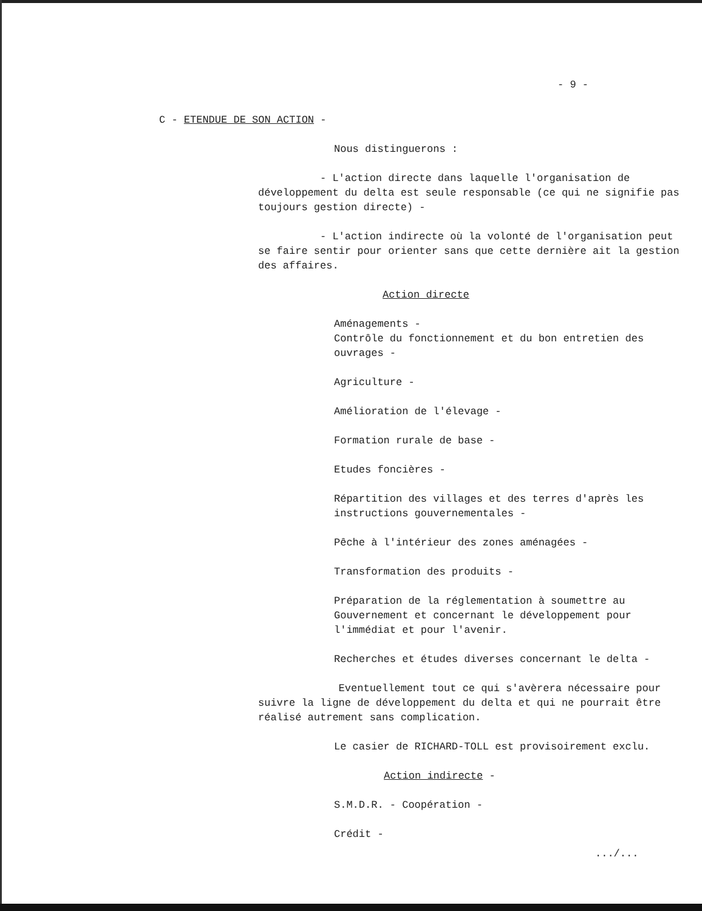- 9 -
C - ETENDUE DE SON ACTION -
Nous distinguerons :
- L'action directe dans laquelle l'organisation de développement du delta est seule responsable (ce qui ne signifie pas toujours gestion directe) -
- L'action indirecte où la volonté de l'organisation peut se faire sentir pour orienter sans que cette dernière ait la gestion des affaires.
Action directe
Aménagements -
Contrôle du fonctionnement et du bon entretien des ouvrages -
Agriculture -
Amélioration de l'élevage -
Formation rurale de base -
Etudes foncières -
Répartition des villages et des terres d'après les instructions gouvernementales -
Pêche à l'intérieur des zones aménagées -
Transformation des produits -
Préparation de la réglementation à soumettre au Gouvernement et concernant le développement pour l'immédiat et pour l'avenir.
Recherches et études diverses concernant le delta -
Eventuellement tout ce qui s'avèrera nécessaire pour suivre la ligne de développement du delta et qui ne pourrait être réalisé autrement sans complication.
Le casier de RICHARD-TOLL est provisoirement exclu.
Action indirecte -
S.M.D.R. - Coopération -
Crédit -
.../...